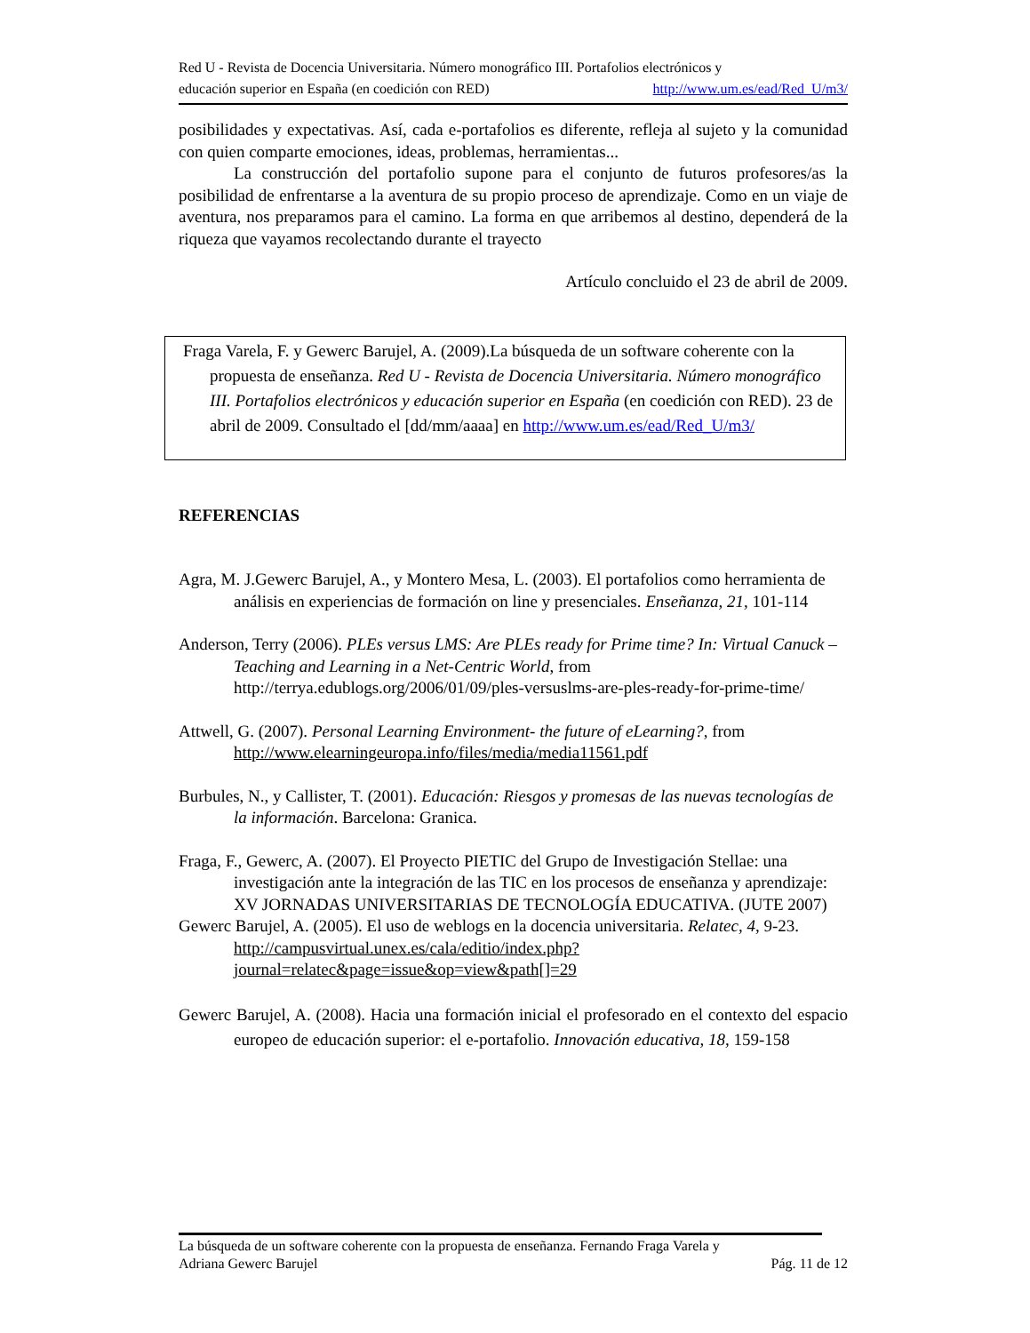Red U - Revista de Docencia Universitaria. Número monográfico III. Portafolios electrónicos y
educación superior en España (en coedición con RED) http://www.um.es/ead/Red_U/m3/
posibilidades y expectativas. Así, cada e-portafolios es diferente, refleja al sujeto y la comunidad con quien comparte emociones, ideas, problemas, herramientas...
La construcción del portafolio supone para el conjunto de futuros profesores/as la posibilidad de enfrentarse a la aventura de su propio proceso de aprendizaje. Como en un viaje de aventura, nos preparamos para el camino. La forma en que arribemos al destino, dependerá de la riqueza que vayamos recolectando durante el trayecto
Artículo concluido el 23 de abril de 2009.
Fraga Varela, F. y Gewerc Barujel, A. (2009).La búsqueda de un software coherente con la propuesta de enseñanza. Red U - Revista de Docencia Universitaria. Número monográfico III. Portafolios electrónicos y educación superior en España (en coedición con RED). 23 de abril de 2009. Consultado el [dd/mm/aaaa] en http://www.um.es/ead/Red_U/m3/
REFERENCIAS
Agra, M. J.Gewerc Barujel, A., y Montero Mesa, L. (2003). El portafolios como herramienta de análisis en experiencias de formación on line y presenciales. Enseñanza, 21, 101-114
Anderson, Terry (2006). PLEs versus LMS: Are PLEs ready for Prime time? In: Virtual Canuck – Teaching and Learning in a Net-Centric World, from http://terrya.edublogs.org/2006/01/09/ples-versuslms-are-ples-ready-for-prime-time/
Attwell, G. (2007). Personal Learning Environment- the future of eLearning?, from http://www.elearningeuropa.info/files/media/media11561.pdf
Burbules, N., y Callister, T. (2001). Educación: Riesgos y promesas de las nuevas tecnologías de la información. Barcelona: Granica.
Fraga, F., Gewerc, A. (2007). El Proyecto PIETIC del Grupo de Investigación Stellae: una investigación ante la integración de las TIC en los procesos de enseñanza y aprendizaje: XV JORNADAS UNIVERSITARIAS DE TECNOLOGÍA EDUCATIVA. (JUTE 2007)
Gewerc Barujel, A. (2005). El uso de weblogs en la docencia universitaria. Relatec, 4, 9-23. http://campusvirtual.unex.es/cala/editio/index.php?journal=relatec&page=issue&op=view&path[]=29
Gewerc Barujel, A. (2008). Hacia una formación inicial el profesorado en el contexto del espacio europeo de educación superior: el e-portafolio. Innovación educativa, 18, 159-158
La búsqueda de un software coherente con la propuesta de enseñanza. Fernando Fraga Varela y
Adriana Gewerc Barujel Pág. 11 de 12